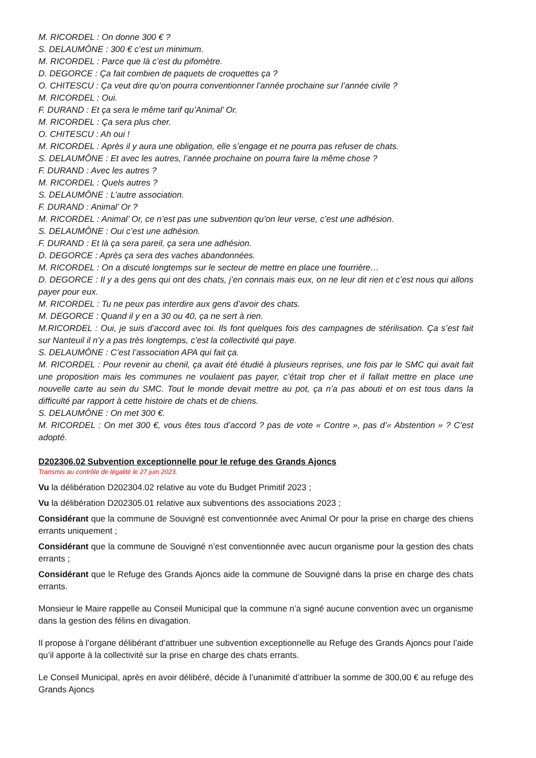M. RICORDEL : On donne 300 € ?
S. DELAUMÔNE : 300 € c’est un minimum.
M. RICORDEL : Parce que là c’est du pifomètre.
D. DEGORCE : Ça fait combien de paquets de croquettes ça ?
O. CHITESCU : Ça veut dire qu’on pourra conventionner l’année prochaine sur l’année civile ?
M. RICORDEL : Oui.
F. DURAND : Et ça sera le même tarif qu’Animal’ Or.
M. RICORDEL : Ça sera plus cher.
O. CHITESCU : Ah oui !
M. RICORDEL : Après il y aura une obligation, elle s’engage et ne pourra pas refuser de chats.
S. DELAUMÔNE : Et avec les autres, l’année prochaine on pourra faire la même chose ?
F. DURAND : Avec les autres ?
M. RICORDEL : Quels autres ?
S. DELAUMÔNE : L’autre association.
F. DURAND : Animal’ Or ?
M. RICORDEL : Animal’ Or, ce n’est pas une subvention qu’on leur verse, c’est une adhésion.
S. DELAUMÔNE : Oui c’est une adhésion.
F. DURAND : Et là ça sera pareil, ça sera une adhésion.
D. DEGORCE : Après ça sera des vaches abandonnées.
M. RICORDEL : On a discuté longtemps sur le secteur de mettre en place une fourrière…
D. DEGORCE : Il y a des gens qui ont des chats, j’en connais mais eux, on ne leur dit rien et c’est nous qui allons payer pour eux.
M. RICORDEL : Tu ne peux pas interdire aux gens d’avoir des chats.
M. DEGORCE : Quand il y en a 30 ou 40, ça ne sert à rien.
M.RICORDEL : Oui, je suis d’accord avec toi. Ils font quelques fois des campagnes de stérilisation. Ça s’est fait sur Nanteuil il n’y a pas très longtemps, c’est la collectivité qui paye.
S. DELAUMÔNE : C’est l’association APA qui fait ça.
M. RICORDEL : Pour revenir au chenil, ça avait été étudié à plusieurs reprises, une fois par le SMC qui avait fait une proposition mais les communes ne voulaient pas payer, c’était trop cher et il fallait mettre en place une nouvelle carte au sein du SMC. Tout le monde devait mettre au pot, ça n’a pas abouti et on est tous dans la difficulté par rapport à cette histoire de chats et de chiens.
S. DELAUMÔNE : On met 300 €.
M. RICORDEL : On met 300 €, vous êtes tous d’accord ? pas de vote « Contre », pas d’« Abstention » ? C’est adopté.
D202306.02 Subvention exceptionnelle pour le refuge des Grands Ajoncs
Transmis au contrôle de légalité le 27 juin 2023.
Vu la délibération D202304.02 relative au vote du Budget Primitif 2023 ;
Vu la délibération D202305.01 relative aux subventions des associations 2023 ;
Considérant que la commune de Souvigné est conventionnée avec Animal Or pour la prise en charge des chiens errants uniquement ;
Considérant que la commune de Souvigné n’est conventionnée avec aucun organisme pour la gestion des chats errants ;
Considérant que le Refuge des Grands Ajoncs aide la commune de Souvigné dans la prise en charge des chats errants.
Monsieur le Maire rappelle au Conseil Municipal que la commune n’a signé aucune convention avec un organisme dans la gestion des félins en divagation.
Il propose à l’organe délibérant d’attribuer une subvention exceptionnelle au Refuge des Grands Ajoncs pour l’aide qu’il apporte à la collectivité sur la prise en charge des chats errants.
Le Conseil Municipal, après en avoir délibéré, décide à l’unanimité d’attribuer la somme de 300,00 € au refuge des Grands Ajoncs